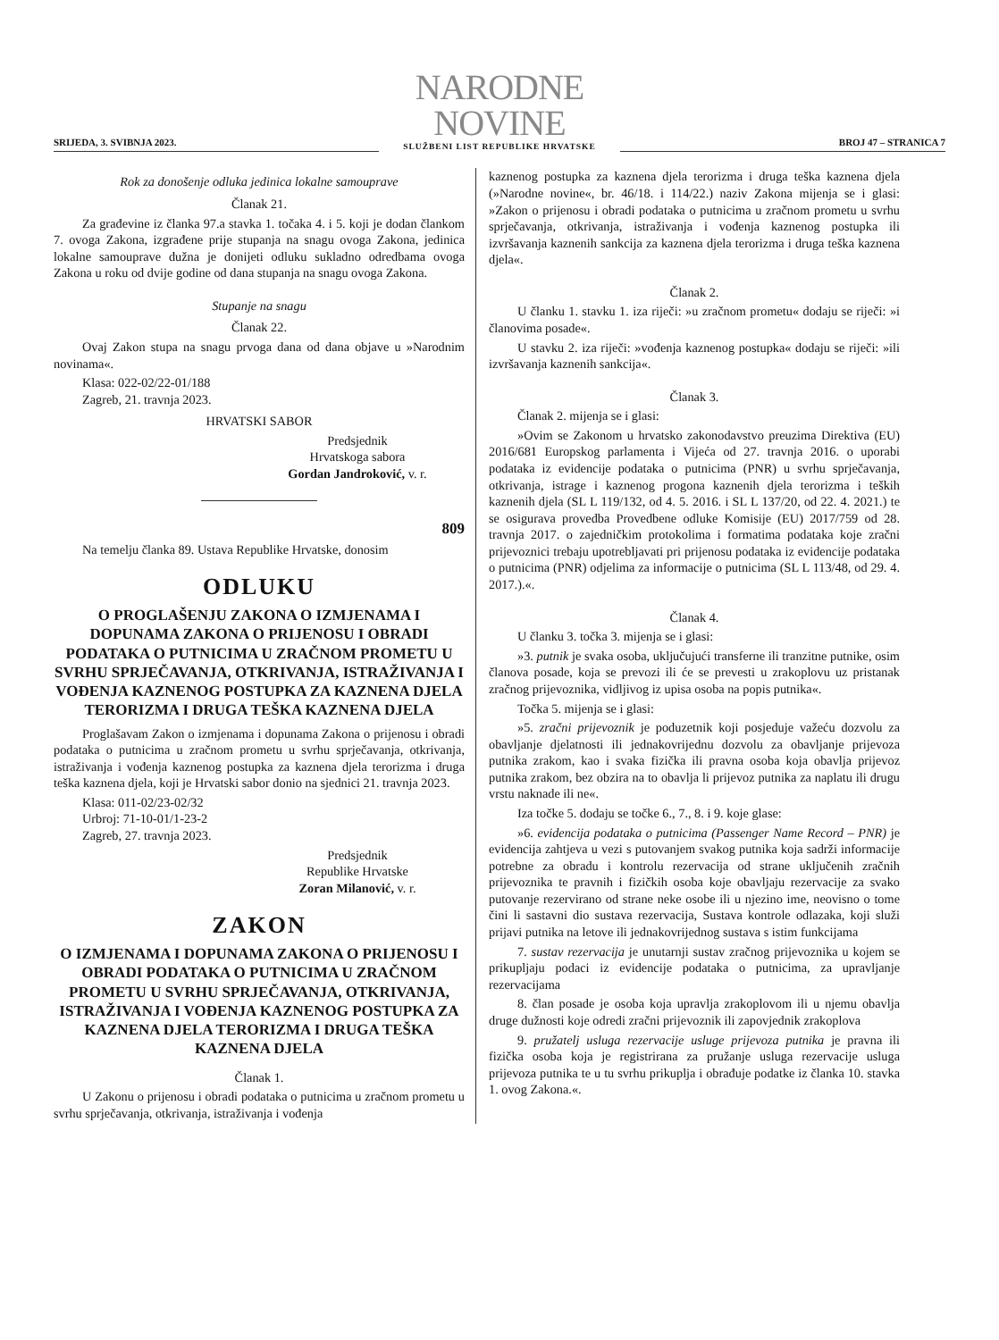SRIJEDA, 3. SVIBNJA 2023.
NARODNE NOVINE
SLUŽBENI LIST REPUBLIKE HRVATSKE
BROJ 47 – STRANICA 7
Rok za donošenje odluka jedinica lokalne samouprave
Članak 21.
Za građevine iz članka 97.a stavka 1. točaka 4. i 5. koji je dodan člankom 7. ovoga Zakona, izgrađene prije stupanja na snagu ovoga Zakona, jedinica lokalne samouprave dužna je donijeti odluku sukladno odredbama ovoga Zakona u roku od dvije godine od dana stupanja na snagu ovoga Zakona.
Stupanje na snagu
Članak 22.
Ovaj Zakon stupa na snagu prvoga dana od dana objave u »Narodnim novinama«.
Klasa: 022-02/22-01/188
Zagreb, 21. travnja 2023.
HRVATSKI SABOR
Predsjednik
Hrvatskoga sabora
Gordan Jandroković, v. r.
809
Na temelju članka 89. Ustava Republike Hrvatske, donosim
ODLUKU
O PROGLAŠENJU ZAKONA O IZMJENAMA I DOPUNAMA ZAKONA O PRIJENOSU I OBRADI PODATAKA O PUTNICIMA U ZRAČNOM PROMETU U SVRHU SPRJEČAVANJA, OTKRIVANJA, ISTRAŽIVANJA I VOĐENJA KAZNENOG POSTUPKA ZA KAZNENA DJELA TERORIZMA I DRUGA TEŠKA KAZNENA DJELA
Proglašavam Zakon o izmjenama i dopunama Zakona o prijenosu i obradi podataka o putnicima u zračnom prometu u svrhu sprječavanja, otkrivanja, istraživanja i vođenja kaznenog postupka za kaznena djela terorizma i druga teška kaznena djela, koji je Hrvatski sabor donio na sjednici 21. travnja 2023.
Klasa: 011-02/23-02/32
Urbroj: 71-10-01/1-23-2
Zagreb, 27. travnja 2023.
Predsjednik
Republike Hrvatske
Zoran Milanović, v. r.
ZAKON
O IZMJENAMA I DOPUNAMA ZAKONA O PRIJENOSU I OBRADI PODATAKA O PUTNICIMA U ZRAČNOM PROMETU U SVRHU SPRJEČAVANJA, OTKRIVANJA, ISTRAŽIVANJA I VOĐENJA KAZNENOG POSTUPKA ZA KAZNENA DJELA TERORIZMA I DRUGA TEŠKA KAZNENA DJELA
Članak 1.
U Zakonu o prijenosu i obradi podataka o putnicima u zračnom prometu u svrhu sprječavanja, otkrivanja, istraživanja i vođenja
kaznenog postupka za kaznena djela terorizma i druga teška kaznena djela (»Narodne novine«, br. 46/18. i 114/22.) naziv Zakona mijenja se i glasi: »Zakon o prijenosu i obradi podataka o putnicima u zračnom prometu u svrhu sprječavanja, otkrivanja, istraživanja i vođenja kaznenog postupka ili izvršavanja kaznenih sankcija za kaznena djela terorizma i druga teška kaznena djela«.
Članak 2.
U članku 1. stavku 1. iza riječi: »u zračnom prometu« dodaju se riječi: »i članovima posade«.
U stavku 2. iza riječi: »vođenja kaznenog postupka« dodaju se riječi: »ili izvršavanja kaznenih sankcija«.
Članak 3.
Članak 2. mijenja se i glasi:
»Ovim se Zakonom u hrvatsko zakonodavstvo preuzima Direktiva (EU) 2016/681 Europskog parlamenta i Vijeća od 27. travnja 2016. o uporabi podataka iz evidencije podataka o putnicima (PNR) u svrhu sprječavanja, otkrivanja, istrage i kaznenog progona kaznenih djela terorizma i teških kaznenih djela (SL L 119/132, od 4. 5. 2016. i SL L 137/20, od 22. 4. 2021.) te se osigurava provedba Provedbene odluke Komisije (EU) 2017/759 od 28. travnja 2017. o zajedničkim protokolima i formatima podataka koje zračni prijevoznici trebaju upotrebljavati pri prijenosu podataka iz evidencije podataka o putnicima (PNR) odjelima za informacije o putnicima (SL L 113/48, od 29. 4. 2017.).«.
Članak 4.
U članku 3. točka 3. mijenja se i glasi:
»3. putnik je svaka osoba, uključujući transferne ili tranzitne putnike, osim članova posade, koja se prevozi ili će se prevesti u zrakoplovu uz pristanak zračnog prijevoznika, vidljivog iz upisa osoba na popis putnika«.
Točka 5. mijenja se i glasi:
»5. zračni prijevoznik je poduzetnik koji posjeduje važeću dozvolu za obavljanje djelatnosti ili jednakovrijednu dozvolu za obavljanje prijevoza putnika zrakom, kao i svaka fizička ili pravna osoba koja obavlja prijevoz putnika zrakom, bez obzira na to obavlja li prijevoz putnika za naplatu ili drugu vrstu naknade ili ne«.
Iza točke 5. dodaju se točke 6., 7., 8. i 9. koje glase:
»6. evidencija podataka o putnicima (Passenger Name Record – PNR) je evidencija zahtjeva u vezi s putovanjem svakog putnika koja sadrži informacije potrebne za obradu i kontrolu rezervacija od strane uključenih zračnih prijevoznika te pravnih i fizičkih osoba koje obavljaju rezervacije za svako putovanje rezervirano od strane neke osobe ili u njezino ime, neovisno o tome čini li sastavni dio sustava rezervacija, Sustava kontrole odlazaka, koji služi prijavi putnika na letove ili jednakovrijednog sustava s istim funkcijama
7. sustav rezervacija je unutarnji sustav zračnog prijevoznika u kojem se prikupljaju podaci iz evidencije podataka o putnicima, za upravljanje rezervacijama
8. član posade je osoba koja upravlja zrakoplovom ili u njemu obavlja druge dužnosti koje odredi zračni prijevoznik ili zapovjednik zrakoplova
9. pružatelj usluga rezervacije usluge prijevoza putnika je pravna ili fizička osoba koja je registrirana za pružanje usluga rezervacije usluga prijevoza putnika te u tu svrhu prikuplja i obrađuje podatke iz članka 10. stavka 1. ovog Zakona.«.